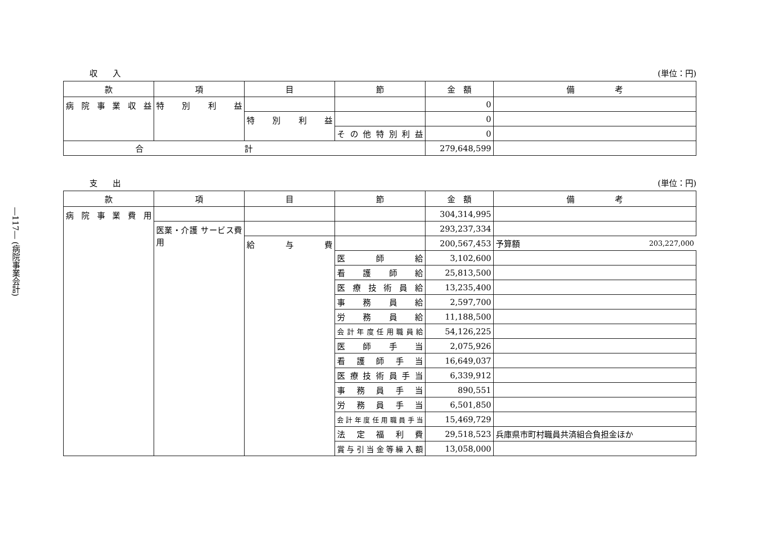―117― (病院事業会計)
収入 (単位：円)
| 款 | 項 | 目 | 節 | 金 額 | 備 考 |
| --- | --- | --- | --- | --- | --- |
| 病院事業収益 | 特別利益 | | | 0 | |
| | | 特別利益 | | 0 | |
| | | | その他特別利益 | 0 | |
| 合計 | | | | 279,648,599 | |
支出 (単位：円)
| 款 | 項 | 目 | 節 | 金 額 | 備 考 |
| --- | --- | --- | --- | --- | --- |
| 病院事業費用 | | | | 304,314,995 | |
| | 医業・介護 サービス費用 | | | 293,237,334 | |
| | | 給与費 | | 200,567,453 | 予算額 203,227,000 |
| | | | 医師給 | 3,102,600 | |
| | | | 看護師給 | 25,813,500 | |
| | | | 医療技術員給 | 13,235,400 | |
| | | | 事務員給 | 2,597,700 | |
| | | | 労務員給 | 11,188,500 | |
| | | | 会計年度任用職員給 | 54,126,225 | |
| | | | 医師手当 | 2,075,926 | |
| | | | 看護師手当 | 16,649,037 | |
| | | | 医療技術員手当 | 6,339,912 | |
| | | | 事務員手当 | 890,551 | |
| | | | 労務員手当 | 6,501,850 | |
| | | | 会計年度任用職員手当 | 15,469,729 | |
| | | | 法定福利費 | 29,518,523 | 兵庫県市町村職員共済組合負担金ほか |
| | | | 賞与引当金等繰入額 | 13,058,000 | |